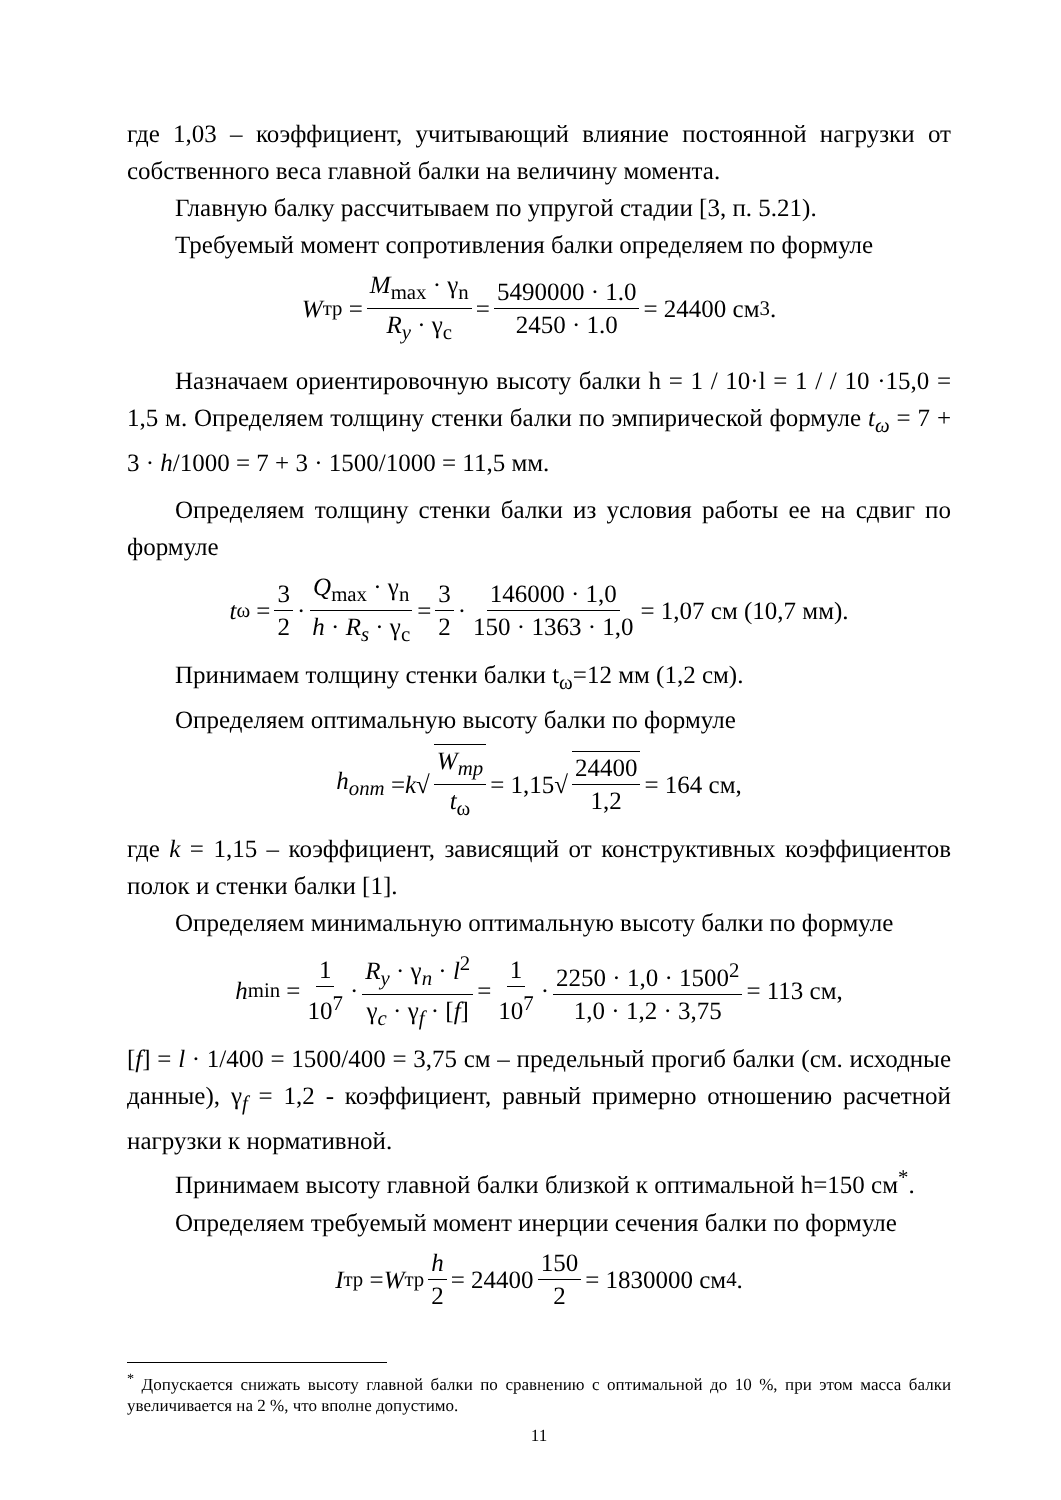где 1,03 – коэффициент, учитывающий влияние постоянной нагрузки от собственного веса главной балки на величину момента.
Главную балку рассчитываем по упругой стадии [3, п. 5.21).
Требуемый момент сопротивления балки определяем по формуле
W<sub>тр</sub> = M<sub>max</sub> · γ<sub>n</sub> R<sub>y</sub> · γ<sub>c</sub> = 5490000 · 1.0 2450 · 1.0 = 24400 см<sup>3</sup>.
Назначаем ориентировочную высоту балки h = 1 / 10·l = 1 / / 10 ·15,0 = 1,5 м. Определяем толщину стенки балки по эмпирической формуле t<sub>ω</sub> = 7 + 3 · h/1000 = 7 + 3 · 1500/1000 = 11,5 мм.
Определяем толщину стенки балки из условия работы ее на сдвиг по формуле
t<sub>ω</sub> = 3 2 · Q<sub>max</sub> · γ<sub>n</sub> h · R<sub>s</sub> · γ<sub>c</sub> = 3 2 · 146000 · 1,0 150 · 1363 · 1,0 = 1,07 см (10,7 мм).
Принимаем толщину стенки балки t<sub>ω</sub>=12 мм (1,2 см).
Определяем оптимальную высоту балки по формуле
h<sub>опт</sub> = k √ W<sub>тр</sub> t<sub>ω</sub> = 1,15√ 24400 1,2 = 164 см,
где k = 1,15 – коэффициент, зависящий от конструктивных коэффициентов полок и стенки балки [1].
Определяем минимальную оптимальную высоту балки по формуле
h<sub>min</sub> = 1 10<sup>7</sup> · R<sub>y</sub> · γ<sub>n</sub> · l<sup>2</sup> γ<sub>c</sub> · γ<sub>f</sub> · [f] = 1 10<sup>7</sup> · 2250 · 1,0 · 1500<sup>2</sup> 1,0 · 1,2 · 3,75 = 113 см,
[f] = l · 1/400 = 1500/400 = 3,75 см – предельный прогиб балки (см. исходные данные), γ<sub>f</sub> = 1,2 - коэффициент, равный примерно отношению расчетной нагрузки к нормативной.
Принимаем высоту главной балки близкой к оптимальной h=150 см<sup>*</sup>.
Определяем требуемый момент инерции сечения балки по формуле
I<sub>тр</sub> = W<sub>тр</sub> h 2 = 24400 150 2 = 1830000 см<sup>4</sup>.
<sup>*</sup> Допускается снижать высоту главной балки по сравнению с оптимальной до 10 %, при этом масса балки увеличивается на 2 %, что вполне допустимо.
11